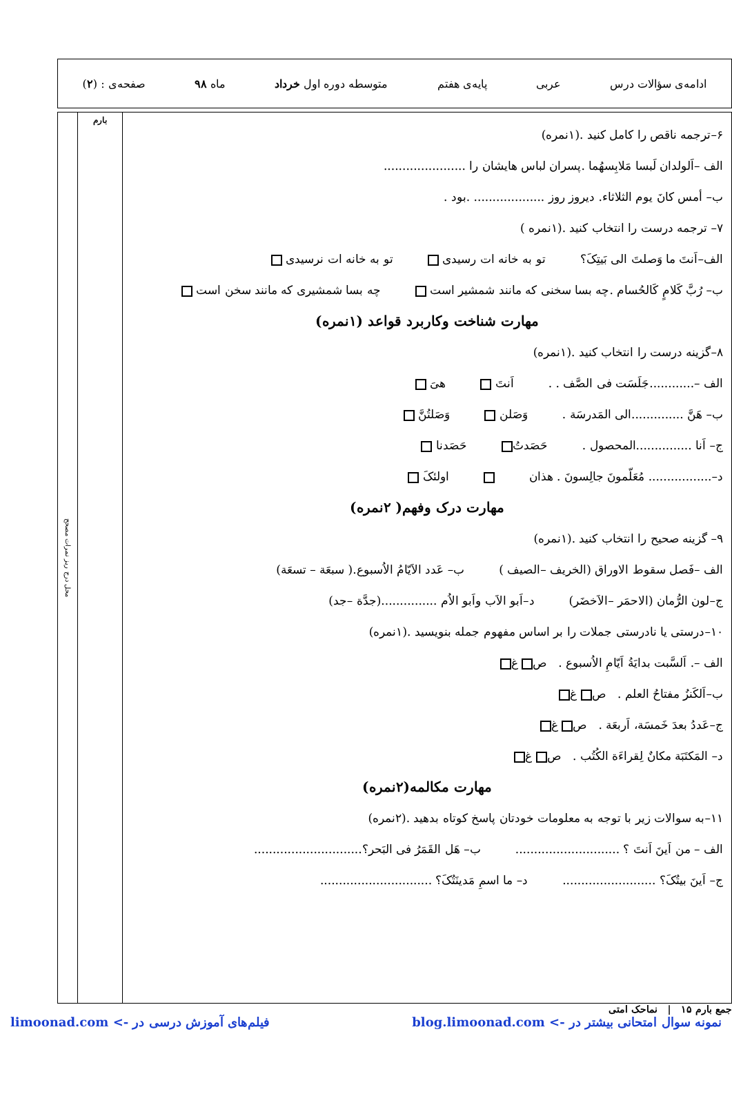ادامه‌ی سؤالات درس عربی پایه‌ی هفتم متوسطه دوره اول خرداد ماه ۹۸ صفحه‌ی : (۲)
۶–ترجمه ناقص را کامل کنید .(۱نمره)
الف –اَلولدان لَبسا مَلابِسهُما .پسران لباس هایشان را ......................
ب– أمس کانَ یوم الثلاثاء. دیروز روز ................... .بود .
۷– ترجمه درست را انتخاب کنید .(۱نمره )
الف–اَنتَ ما وَصلتَ الی بَیتِکَ؟ تو به خانه ات رسیدی تو به خانه ات نرسیدی
ب– رُبَّ کَلامٍ کَالحُسام .چه بسا سخنی که مانند شمشیر است چه بسا شمشیری که مانند سخن است
مهارت شناخت وکاربرد قواعد (۱نمره)
۸–گزینه درست را انتخاب کنید .(۱نمره)
الف –............جَلَسَت فی الصَّف . . اَنتَ هیَ
ب– هَنَّ ..............الی المَدرسَة . وَصَلن وَصَلتُنَّ
ج– اَنا ...............المحصول . حَصَدتُ حَصَدنا
د–................. مُعَلّمونَ جالِسونَ . هذان اولئکَ
مهارت درک وفهم( ۲نمره)
۹– گزینه صحیح را انتخاب کنید .(۱نمره)
الف –فَصل سقوط الاوراق (الخریف –الصیف ) ب– عَدد الاَیّامُ الاُسبوع.( سبعَة – تسعَة)
ج–لون الرُّمان (الاحمَر –الاَخضَر) د–اَبو الاَب واَبو الاُم ...............(جدَّة –جد)
۱۰–درستی یا نادرستی جملات را بر اساس مفهوم جمله بنویسید .(۱نمره)
الف –. اَلسَّبت بدایَةُ اَیّامِ الاُسبوع . ص غ
ب–اَلکَنزُ مفتاحُ العلم . ص غ
ج–عَددُ بعدَ خَمسَة، اَربعَة . ص غ
د– المَکتَبَة مکانٌ لِقراءَة الکُتُب . ص غ
مهارت مکالمه(۲نمره)
۱۱–به سوالات زیر با توجه به معلومات خودتان پاسخ کوتاه بدهید .(۲نمره)
الف – من اَینَ اَنتَ ؟ ............................ ب– هَل القَمَرُ فی البَحر؟.............................
ج– اَینَ بیتُکَ؟ ......................... د– ما اسمِ مَدینَتُکَ؟ ..............................
بارم
محل درج ریز نمرات مصحح
جمع بارم ۱۵ | نماحک امتی
نمونه سوال امتحانی بیشتر در -> blog.limoonad.com فیلم‌های آموزش درسی در -> limoonad.com